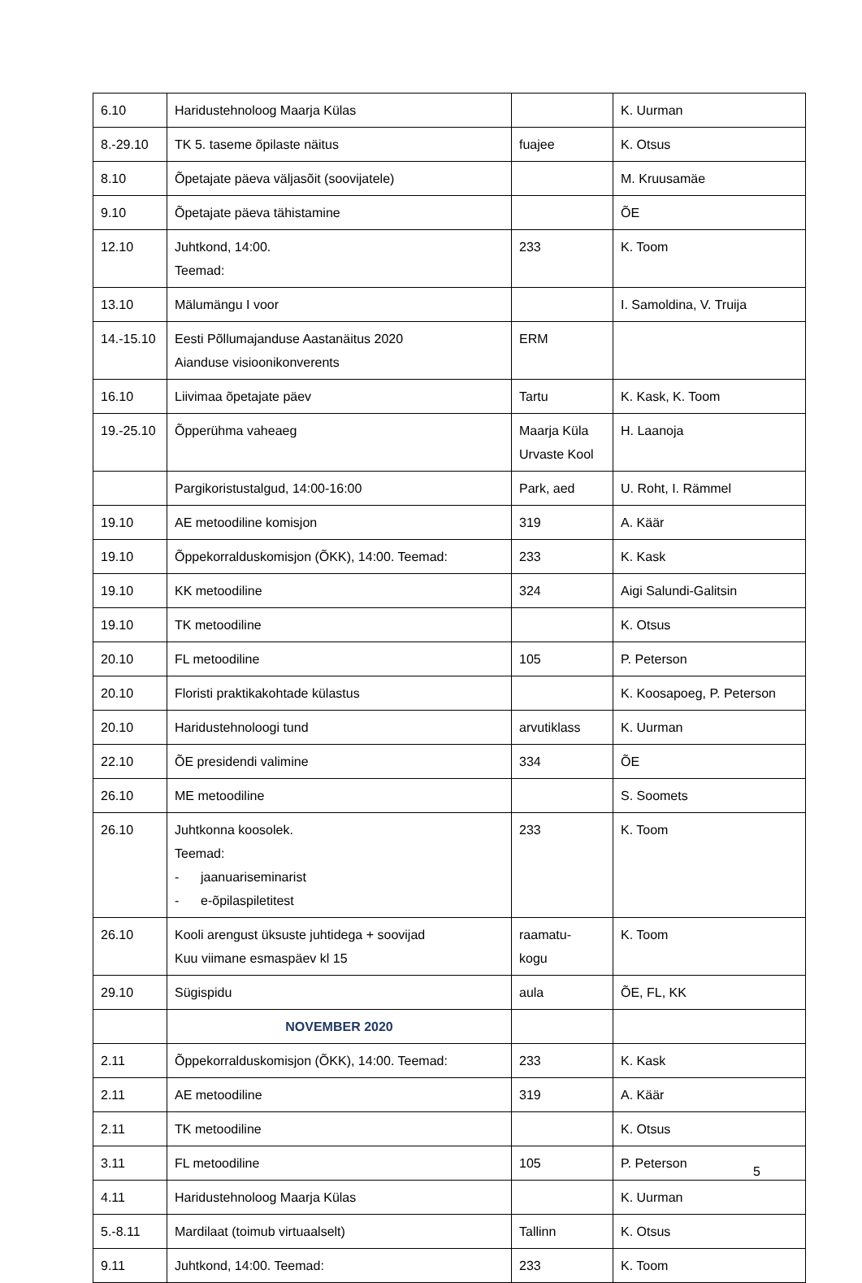| 6.10 | Haridustehnoloog Maarja Külas | | K. Uurman |
| 8.-29.10 | TK 5. taseme õpilaste näitus | fuajee | K. Otsus |
| 8.10 | Õpetajate päeva väljasõit (soovijatele) | | M. Kruusamäe |
| 9.10 | Õpetajate päeva tähistamine | | ÕE |
| 12.10 | Juhtkond, 14:00. Teemad: | 233 | K. Toom |
| 13.10 | Mälumängu I voor | | I. Samoldina, V. Truija |
| 14.-15.10 | Eesti Põllumajanduse Aastanäitus 2020 Aianduse visioonikonverents | ERM | |
| 16.10 | Liivimaa õpetajate päev | Tartu | K. Kask, K. Toom |
| 19.-25.10 | Õpperühma vaheaeg | Maarja Küla Urvaste Kool | H. Laanoja |
| | Pargikoristustalgud, 14:00-16:00 | Park, aed | U. Roht, I. Rämmel |
| 19.10 | AE metoodiline komisjon | 319 | A. Käär |
| 19.10 | Õppekorralduskomisjon (ÕKK), 14:00. Teemad: | 233 | K. Kask |
| 19.10 | KK metoodiline | 324 | Aigi Salundi-Galitsin |
| 19.10 | TK metoodiline | | K. Otsus |
| 20.10 | FL metoodiline | 105 | P. Peterson |
| 20.10 | Floristi praktikakohtade külastus | | K. Koosapoeg, P. Peterson |
| 20.10 | Haridustehnoloogi tund | arvutiklass | K. Uurman |
| 22.10 | ÕE presidendi valimine | 334 | ÕE |
| 26.10 | ME metoodiline | | S. Soomets |
| 26.10 | Juhtkonna koosolek. Teemad: - jaanuariseminarist - e-õpilaspiletitest | 233 | K. Toom |
| 26.10 | Kooli arengust üksuste juhtidega + soovijad Kuu viimane esmaspäev kl 15 | raamatu- kogu | K. Toom |
| 29.10 | Sügispidu | aula | ÕE, FL, KK |
| | NOVEMBER 2020 | | |
| 2.11 | Õppekorralduskomisjon (ÕKK), 14:00. Teemad: | 233 | K. Kask |
| 2.11 | AE metoodiline | 319 | A. Käär |
| 2.11 | TK metoodiline | | K. Otsus |
| 3.11 | FL metoodiline | 105 | P. Peterson |
| 4.11 | Haridustehnoloog Maarja Külas | | K. Uurman |
| 5.-8.11 | Mardilaat (toimub virtuaalselt) | Tallinn | K. Otsus |
| 9.11 | Juhtkond, 14:00. Teemad: | 233 | K. Toom |
5